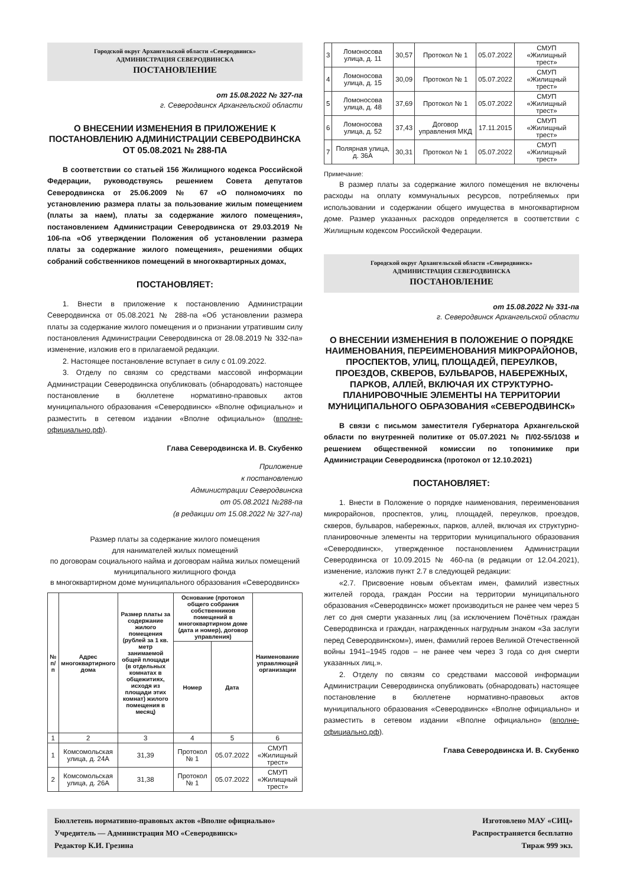Городской округ Архангельской области «Северодвинск»
АДМИНИСТРАЦИЯ СЕВЕРОДВИНСКА
ПОСТАНОВЛЕНИЕ
от 15.08.2022 № 327-па
г. Северодвинск Архангельской области
О ВНЕСЕНИИ ИЗМЕНЕНИЯ В ПРИЛОЖЕНИЕ К ПОСТАНОВЛЕНИЮ АДМИНИСТРАЦИИ СЕВЕРОДВИНСКА ОТ 05.08.2021 № 288-ПА
В соответствии со статьей 156 Жилищного кодекса Российской Федерации, руководствуясь решением Совета депутатов Северодвинска от 25.06.2009 № 67 «О полномочиях по установлению размера платы за пользование жилым помещением (платы за наем), платы за содержание жилого помещения», постановлением Администрации Северодвинска от 29.03.2019 № 106-па «Об утверждении Положения об установлении размера платы за содержание жилого помещения», решениями общих собраний собственников помещений в многоквартирных домах,
ПОСТАНОВЛЯЕТ:
1. Внести в приложение к постановлению Администрации Северодвинска от 05.08.2021 № 288-па «Об установлении размера платы за содержание жилого помещения и о признании утратившим силу постановления Администрации Северодвинска от 28.08.2019 № 332-па» изменение, изложив его в прилагаемой редакции.
2. Настоящее постановление вступает в силу с 01.09.2022.
3. Отделу по связям со средствами массовой информации Администрации Северодвинска опубликовать (обнародовать) настоящее постановление в бюллетене нормативно-правовых актов муниципального образования «Северодвинск» «Вполне официально» и разместить в сетевом издании «Вполне официально» (вполне-официально.рф).
Глава Северодвинска И. В. Скубенко
Приложение
к постановлению
Администрации Северодвинска
от 05.08.2021 №288-па
(в редакции от 15.08.2022 № 327-па)
Размер платы за содержание жилого помещения
для нанимателей жилых помещений
по договорам социального найма и договорам найма жилых помещений муниципального жилищного фонда
в многоквартирном доме муниципального образования «Северодвинск»
| № п/п | Адрес многоквартирного дома | Размер платы за содержание жилого помещения (рублей за 1 кв. метр занимаемой общей площади (в отдельных комнатах в общежитиях, исходя из площади этих комнат) жилого помещения в месяц) | Основание (протокол общего собрания собственников помещений в многоквартирном доме (дата и номер), договор управления) | | Наименование управляющей организации |
| --- | --- | --- | --- | --- | --- |
| | | | Номер | Дата | |
| 1 | 2 | 3 | 4 | 5 | 6 |
| 1 | Комсомольская улица, д. 24А | 31,39 | Протокол № 1 | 05.07.2022 | СМУП «Жилищный трест» |
| 2 | Комсомольская улица, д. 26А | 31,38 | Протокол № 1 | 05.07.2022 | СМУП «Жилищный трест» |
| 3 | Ломоносова улица, д. 11 | 30,57 | Протокол № 1 | 05.07.2022 | СМУП «Жилищный трест» |
| 4 | Ломоносова улица, д. 15 | 30,09 | Протокол № 1 | 05.07.2022 | СМУП «Жилищный трест» |
| 5 | Ломоносова улица, д. 48 | 37,69 | Протокол № 1 | 05.07.2022 | СМУП «Жилищный трест» |
| 6 | Ломоносова улица, д. 52 | 37,43 | Договор управления МКД | 17.11.2015 | СМУП «Жилищный трест» |
| 7 | Полярная улица, д. 36А | 30,31 | Протокол № 1 | 05.07.2022 | СМУП «Жилищный трест» |
Примечание:
В размер платы за содержание жилого помещения не включены расходы на оплату коммунальных ресурсов, потребляемых при использовании и содержании общего имущества в многоквартирном доме. Размер указанных расходов определяется в соответствии с Жилищным кодексом Российской Федерации.
Городской округ Архангельской области «Северодвинск»
АДМИНИСТРАЦИЯ СЕВЕРОДВИНСКА
ПОСТАНОВЛЕНИЕ
от 15.08.2022 № 331-па
г. Северодвинск Архангельской области
О ВНЕСЕНИИ ИЗМЕНЕНИЯ В ПОЛОЖЕНИЕ О ПОРЯДКЕ НАИМЕНОВАНИЯ, ПЕРЕИМЕНОВАНИЯ МИКРОРАЙОНОВ, ПРОСПЕКТОВ, УЛИЦ, ПЛОЩАДЕЙ, ПЕРЕУЛКОВ, ПРОЕЗДОВ, СКВЕРОВ, БУЛЬВАРОВ, НАБЕРЕЖНЫХ, ПАРКОВ, АЛЛЕЙ, ВКЛЮЧАЯ ИХ СТРУКТУРНО-ПЛАНИРОВОЧНЫЕ ЭЛЕМЕНТЫ НА ТЕРРИТОРИИ МУНИЦИПАЛЬНОГО ОБРАЗОВАНИЯ «СЕВЕРОДВИНСК»
В связи с письмом заместителя Губернатора Архангельской области по внутренней политике от 05.07.2021 № П/02-55/1038 и решением общественной комиссии по топонимике при Администрации Северодвинска (протокол от 12.10.2021)
ПОСТАНОВЛЯЕТ:
1. Внести в Положение о порядке наименования, переименования микрорайонов, проспектов, улиц, площадей, переулков, проездов, скверов, бульваров, набережных, парков, аллей, включая их структурно-планировочные элементы на территории муниципального образования «Северодвинск», утвержденное постановлением Администрации Северодвинска от 10.09.2015 № 460-па (в редакции от 12.04.2021), изменение, изложив пункт 2.7 в следующей редакции:
«2.7. Присвоение новым объектам имен, фамилий известных жителей города, граждан России на территории муниципального образования «Северодвинск» может производиться не ранее чем через 5 лет со дня смерти указанных лиц (за исключением Почётных граждан Северодвинска и граждан, награжденных нагрудным знаком «За заслуги перед Северодвинском»), имен, фамилий героев Великой Отечественной войны 1941–1945 годов – не ранее чем через 3 года со дня смерти указанных лиц.».
2. Отделу по связям со средствами массовой информации Администрации Северодвинска опубликовать (обнародовать) настоящее постановление в бюллетене нормативно-правовых актов муниципального образования «Северодвинск» «Вполне официально» и разместить в сетевом издании «Вполне официально» (вполне-официально.рф).
Глава Северодвинска И. В. Скубенко
Бюллетень нормативно-правовых актов «Вполне официально»
Учредитель — Администрация МО «Северодвинск»
Редактор К.И. Грезина
Изготовлено МАУ «СИЦ»
Распространяется бесплатно
Тираж 999 экз.